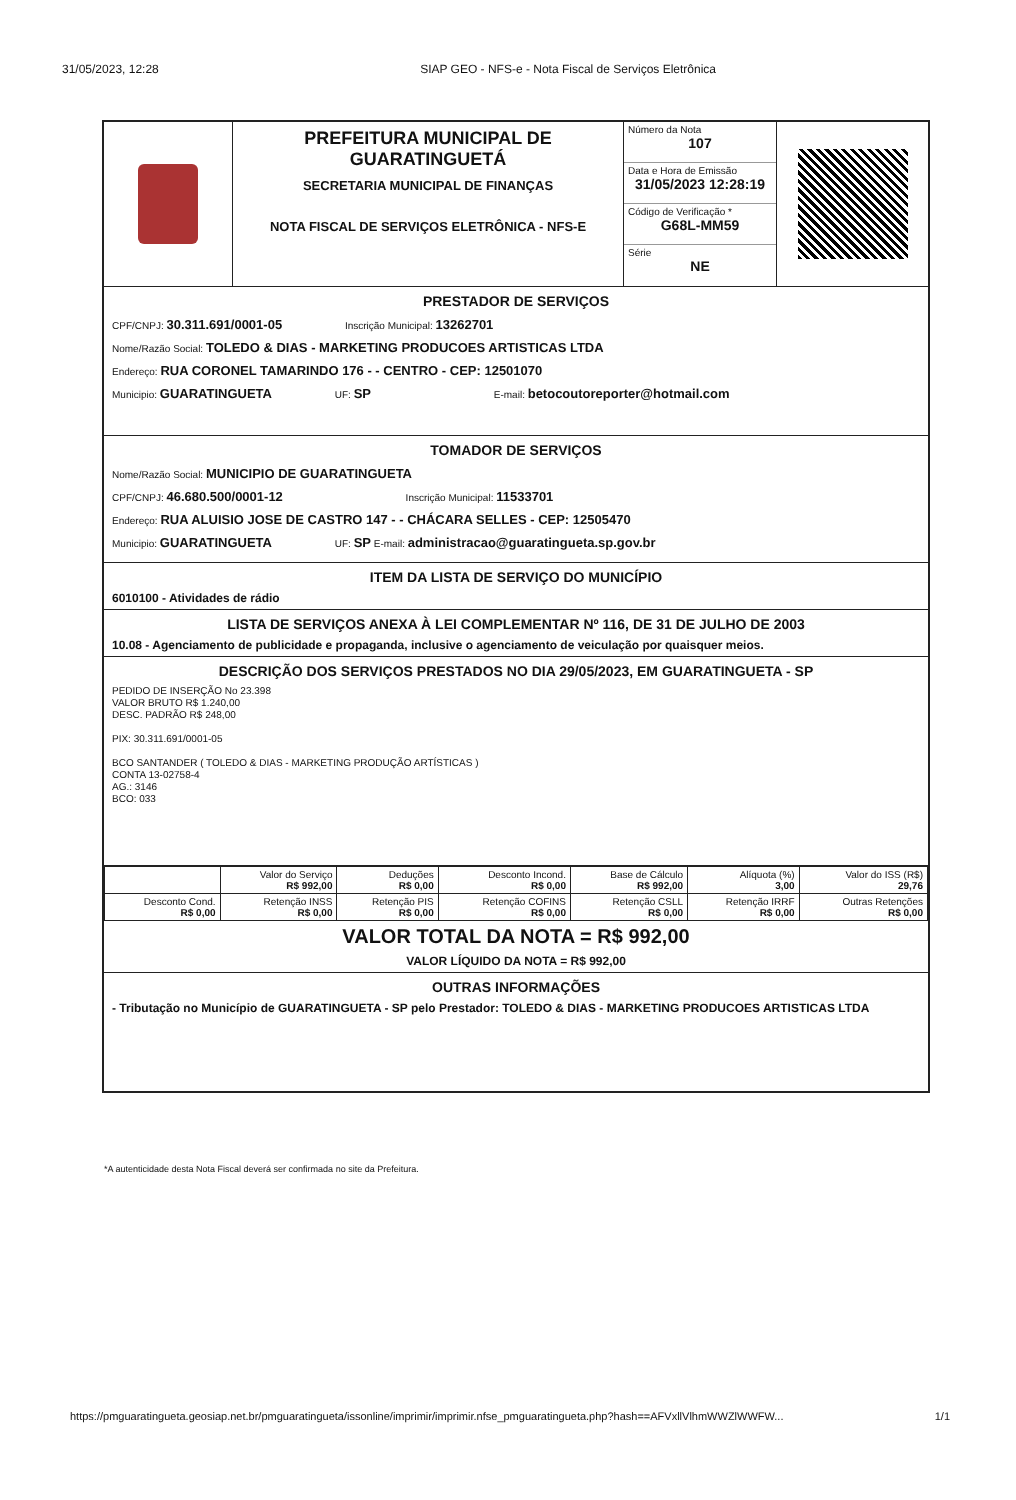31/05/2023, 12:28 SIAP GEO - NFS-e - Nota Fiscal de Serviços Eletrônica
PREFEITURA MUNICIPAL DE
GUARATINGUETÁ
SECRETARIA MUNICIPAL DE FINANÇAS
NOTA FISCAL DE SERVIÇOS ELETRÔNICA - NFS-E
Número da Nota
107
Data e Hora de Emissão
31/05/2023 12:28:19
Código de Verificação *
G68L-MM59
Série
NE
PRESTADOR DE SERVIÇOS
CPF/CNPJ: 30.311.691/0001-05 Inscrição Municipal: 13262701
Nome/Razão Social: TOLEDO & DIAS - MARKETING PRODUCOES ARTISTICAS LTDA
Endereço: RUA CORONEL TAMARINDO 176 - - CENTRO - CEP: 12501070
Municipio: GUARATINGUETA UF: SP E-mail: betocoutoreporter@hotmail.com
TOMADOR DE SERVIÇOS
Nome/Razão Social: MUNICIPIO DE GUARATINGUETA
CPF/CNPJ: 46.680.500/0001-12 Inscrição Municipal: 11533701
Endereço: RUA ALUISIO JOSE DE CASTRO 147 - - CHÁCARA SELLES - CEP: 12505470
Municipio: GUARATINGUETA UF: SP E-mail: administracao@guaratingueta.sp.gov.br
ITEM DA LISTA DE SERVIÇO DO MUNICÍPIO
6010100 - Atividades de rádio
LISTA DE SERVIÇOS ANEXA À LEI COMPLEMENTAR Nº 116, DE 31 DE JULHO DE 2003
10.08 - Agenciamento de publicidade e propaganda, inclusive o agenciamento de veiculação por quaisquer meios.
DESCRIÇÃO DOS SERVIÇOS PRESTADOS NO DIA 29/05/2023, EM GUARATINGUETA - SP
PEDIDO DE INSERÇÃO No 23.398
VALOR BRUTO R$ 1.240,00
DESC. PADRÃO R$ 248,00
PIX: 30.311.691/0001-05
BCO SANTANDER ( TOLEDO & DIAS - MARKETING PRODUÇÃO ARTÍSTICAS )
CONTA 13-02758-4
AG.: 3146
BCO: 033
| | Valor do Serviço R$ 992,00 | Deduções R$ 0,00 | Desconto Incond. R$ 0,00 | Base de Cálculo R$ 992,00 | Alíquota (%) 3,00 | Valor do ISS (R$) 29,76 |
| Desconto Cond. R$ 0,00 | Retenção INSS R$ 0,00 | Retenção PIS R$ 0,00 | Retenção COFINS R$ 0,00 | Retenção CSLL R$ 0,00 | Retenção IRRF R$ 0,00 | Outras Retenções R$ 0,00 |
VALOR TOTAL DA NOTA = R$ 992,00
VALOR LÍQUIDO DA NOTA = R$ 992,00
OUTRAS INFORMAÇÕES
- Tributação no Município de GUARATINGUETA - SP pelo Prestador: TOLEDO & DIAS - MARKETING PRODUCOES ARTISTICAS LTDA
*A autenticidade desta Nota Fiscal deverá ser confirmada no site da Prefeitura.
https://pmguaratingueta.geosiap.net.br/pmguaratingueta/issonline/imprimir/imprimir.nfse_pmguaratingueta.php?hash==AFVxllVlhmWWZlWWFW... 1/1